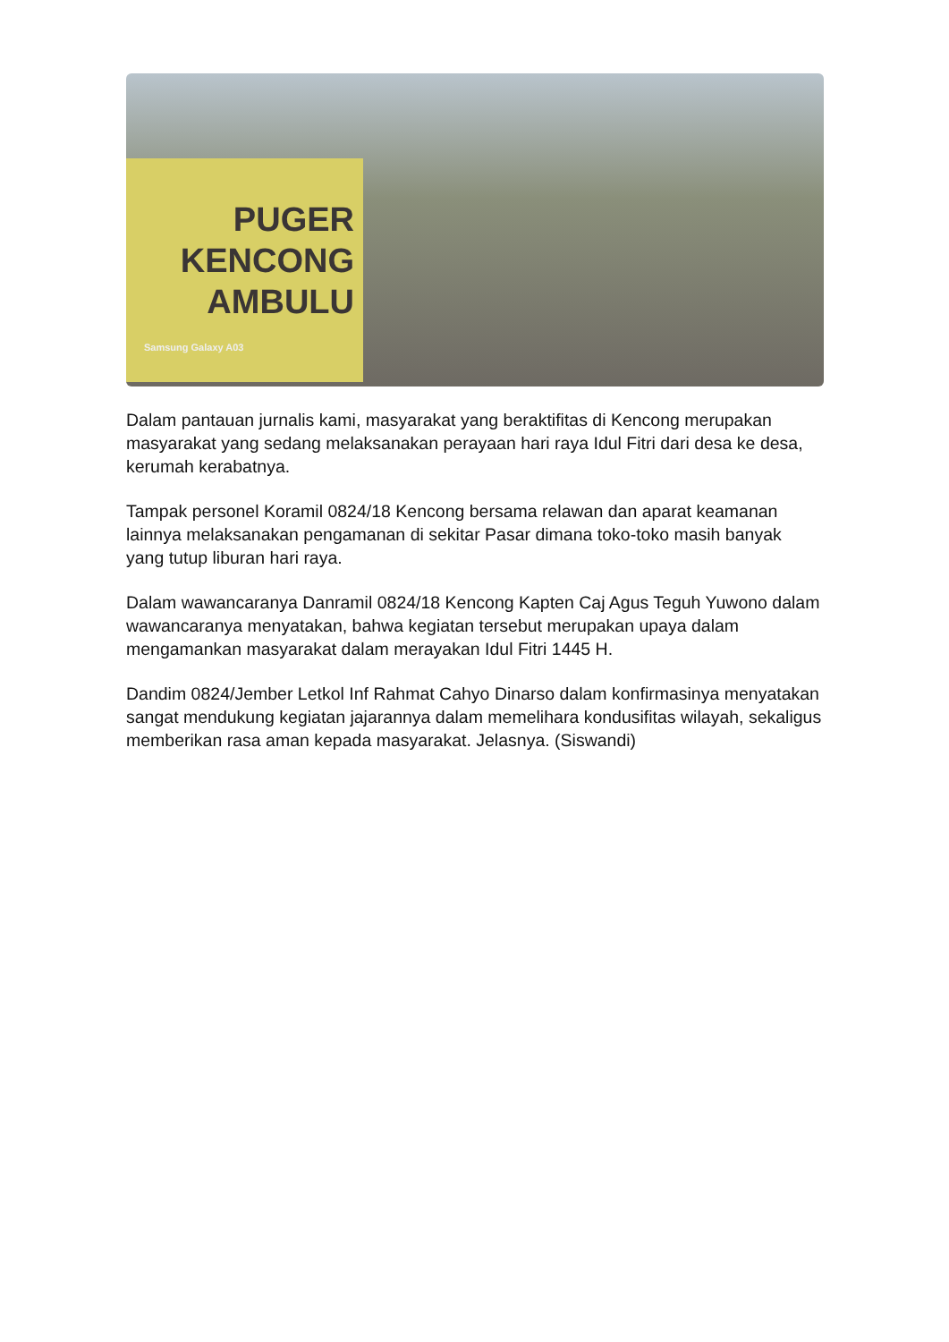PUGER
KENCONG
AMBULU
Samsung Galaxy A03
Dalam pantauan jurnalis kami, masyarakat yang beraktifitas di Kencong merupakan masyarakat yang sedang melaksanakan perayaan hari raya Idul Fitri dari desa ke desa, kerumah kerabatnya.
Tampak personel Koramil 0824/18 Kencong bersama relawan dan aparat keamanan lainnya melaksanakan pengamanan di sekitar Pasar dimana toko-toko masih banyak yang tutup liburan hari raya.
Dalam wawancaranya Danramil 0824/18 Kencong Kapten Caj Agus Teguh Yuwono dalam wawancaranya menyatakan, bahwa kegiatan tersebut merupakan upaya dalam mengamankan masyarakat dalam merayakan Idul Fitri 1445 H.
Dandim 0824/Jember Letkol Inf Rahmat Cahyo Dinarso dalam konfirmasinya menyatakan sangat mendukung kegiatan jajarannya dalam memelihara kondusifitas wilayah, sekaligus memberikan rasa aman kepada masyarakat. Jelasnya. (Siswandi)